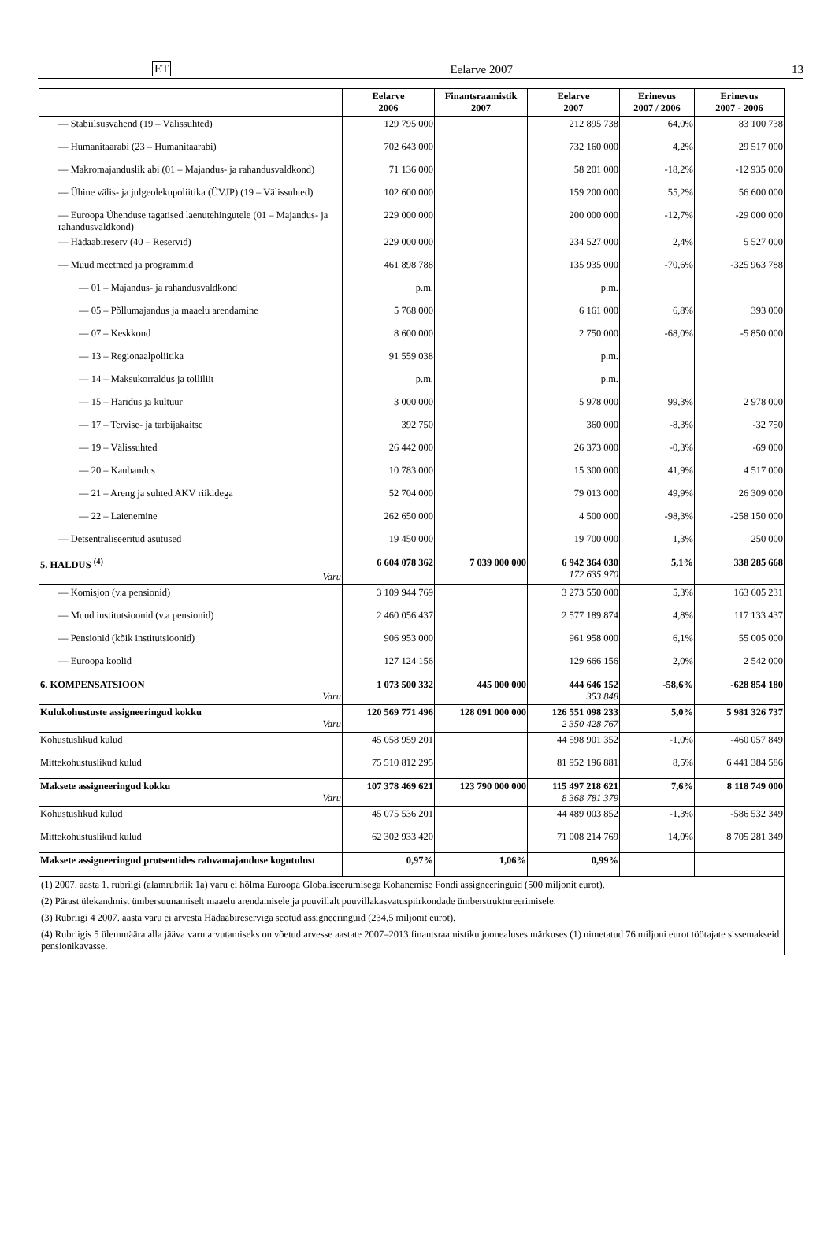ET Eelarve 2007 13
| | Eelarve 2006 | Finantsraamistik 2007 | Eelarve 2007 | Erinevus 2007 / 2006 | Erinevus 2007 - 2006 |
| --- | --- | --- | --- | --- | --- |
| — Stabiilsusvahend (19 – Välissuhted) | 129 795 000 | | 212 895 738 | 64,0% | 83 100 738 |
| — Humanitaarabi (23 – Humanitaarabi) | 702 643 000 | | 732 160 000 | 4,2% | 29 517 000 |
| — Makromajanduslik abi (01 – Majandus- ja rahandusvaldkond) | 71 136 000 | | 58 201 000 | -18,2% | -12 935 000 |
| — Ühine välis- ja julgeolekupoliitika (ÜVJP) (19 – Välissuhted) | 102 600 000 | | 159 200 000 | 55,2% | 56 600 000 |
| — Euroopa Ühenduse tagatised laenutehingutele (01 – Majandus- ja rahandusvaldkond) | 229 000 000 | | 200 000 000 | -12,7% | -29 000 000 |
| — Hädaabireserv (40 – Reservid) | 229 000 000 | | 234 527 000 | 2,4% | 5 527 000 |
| — Muud meetmed ja programmid | 461 898 788 | | 135 935 000 | -70,6% | -325 963 788 |
| — 01 – Majandus- ja rahandusvaldkond | p.m. | | p.m. | | |
| — 05 – Põllumajandus ja maaelu arendamine | 5 768 000 | | 6 161 000 | 6,8% | 393 000 |
| — 07 – Keskkond | 8 600 000 | | 2 750 000 | -68,0% | -5 850 000 |
| — 13 – Regionaalpoliitika | 91 559 038 | | p.m. | | |
| — 14 – Maksukorraldus ja tolliliit | p.m. | | p.m. | | |
| — 15 – Haridus ja kultuur | 3 000 000 | | 5 978 000 | 99,3% | 2 978 000 |
| — 17 – Tervise- ja tarbijakaitse | 392 750 | | 360 000 | -8,3% | -32 750 |
| — 19 – Välissuhted | 26 442 000 | | 26 373 000 | -0,3% | -69 000 |
| — 20 – Kaubandus | 10 783 000 | | 15 300 000 | 41,9% | 4 517 000 |
| — 21 – Areng ja suhted AKV riikidega | 52 704 000 | | 79 013 000 | 49,9% | 26 309 000 |
| — 22 – Laienemine | 262 650 000 | | 4 500 000 | -98,3% | -258 150 000 |
| — Detsentraliseeritud asutused | 19 450 000 | | 19 700 000 | 1,3% | 250 000 |
| 5. HALDUS <sup>(4)</sup> Varu | 6 604 078 362 | 7 039 000 000 | 6 942 364 030 172 635 970 | 5,1% | 338 285 668 |
| — Komisjon (v.a pensionid) | 3 109 944 769 | | 3 273 550 000 | 5,3% | 163 605 231 |
| — Muud institutsioonid (v.a pensionid) | 2 460 056 437 | | 2 577 189 874 | 4,8% | 117 133 437 |
| — Pensionid (kõik institutsioonid) | 906 953 000 | | 961 958 000 | 6,1% | 55 005 000 |
| — Euroopa koolid | 127 124 156 | | 129 666 156 | 2,0% | 2 542 000 |
| 6. KOMPENSATSIOON Varu | 1 073 500 332 | 445 000 000 | 444 646 152 353 848 | -58,6% | -628 854 180 |
| Kulukohustuste assigneeringud kokku Varu | 120 569 771 496 | 128 091 000 000 | 126 551 098 233 2 350 428 767 | 5,0% | 5 981 326 737 |
| Kohustuslikud kulud | 45 058 959 201 | | 44 598 901 352 | -1,0% | -460 057 849 |
| Mittekohustuslikud kulud | 75 510 812 295 | | 81 952 196 881 | 8,5% | 6 441 384 586 |
| Maksete assigneeringud kokku Varu | 107 378 469 621 | 123 790 000 000 | 115 497 218 621 8 368 781 379 | 7,6% | 8 118 749 000 |
| Kohustuslikud kulud | 45 075 536 201 | | 44 489 003 852 | -1,3% | -586 532 349 |
| Mittekohustuslikud kulud | 62 302 933 420 | | 71 008 214 769 | 14,0% | 8 705 281 349 |
| Maksete assigneeringud protsentides rahvamajanduse kogutulust | 0,97% | 1,06% | 0,99% | | |
| (1) 2007. aasta 1. rubriigi (alamrubriik 1a) varu ei hõlma Euroopa Globaliseerumisega Kohanemise Fondi assigneeringuid (500 miljonit eurot). | | | | | |
| (2) Pärast ülekandmist ümbersuunamiselt maaelu arendamisele ja puuvillalt puuvillakasvatuspiirkondade ümberstruktureerimisele. | | | | | |
| (3) Rubriigi 4 2007. aasta varu ei arvesta Hädaabireserviga seotud assigneeringuid (234,5 miljonit eurot). | | | | | |
| (4) Rubriigis 5 ülemmäära alla jääva varu arvutamiseks on võetud arvesse aastate 2007–2013 finantsraamistiku joonealuses märkuses (1) nimetatud 76 miljoni eurot töötajate sissemakseid pensionikavasse. | | | | | |